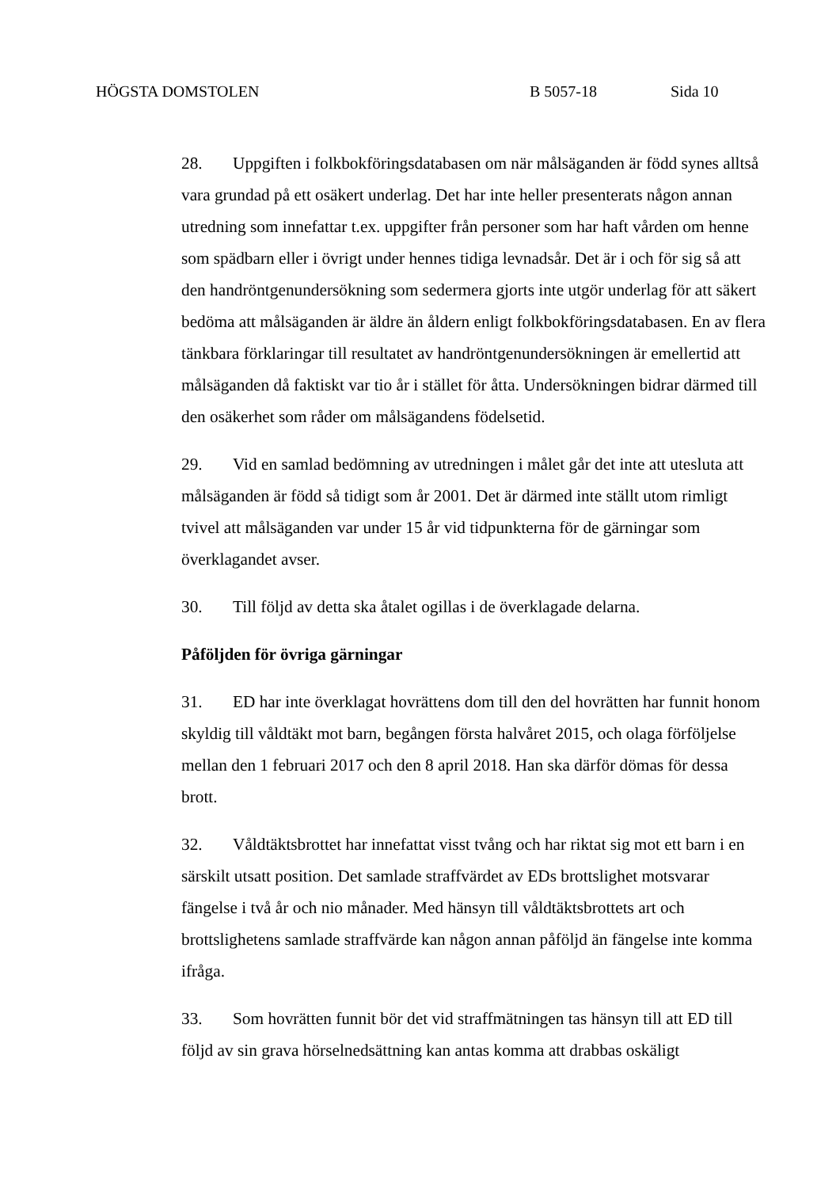HÖGSTA DOMSTOLEN B 5057-18 Sida 10
28. Uppgiften i folkbokföringsdatabasen om när målsäganden är född synes alltså vara grundad på ett osäkert underlag. Det har inte heller presenterats någon annan utredning som innefattar t.ex. uppgifter från personer som har haft vården om henne som spädbarn eller i övrigt under hennes tidiga levnadsår. Det är i och för sig så att den handröntgenundersökning som sedermera gjorts inte utgör underlag för att säkert bedöma att målsäganden är äldre än åldern enligt folkbokföringsdatabasen. En av flera tänkbara förklaringar till resultatet av handröntgenundersökningen är emellertid att målsäganden då faktiskt var tio år i stället för åtta. Undersökningen bidrar därmed till den osäkerhet som råder om målsägandens födelsetid.
29. Vid en samlad bedömning av utredningen i målet går det inte att utesluta att målsäganden är född så tidigt som år 2001. Det är därmed inte ställt utom rimligt tvivel att målsäganden var under 15 år vid tidpunkterna för de gärningar som överklagandet avser.
30. Till följd av detta ska åtalet ogillas i de överklagade delarna.
Påföljden för övriga gärningar
31. ED har inte överklagat hovrättens dom till den del hovrätten har funnit honom skyldig till våldtäkt mot barn, begången första halvåret 2015, och olaga förföljelse mellan den 1 februari 2017 och den 8 april 2018. Han ska därför dömas för dessa brott.
32. Våldtäktsbrottet har innefattat visst tvång och har riktat sig mot ett barn i en särskilt utsatt position. Det samlade straffvärdet av EDs brottslighet motsvarar fängelse i två år och nio månader. Med hänsyn till våldtäktsbrottets art och brottslighetens samlade straffvärde kan någon annan påföljd än fängelse inte komma ifråga.
33. Som hovrätten funnit bör det vid straffmätningen tas hänsyn till att ED till följd av sin grava hörselnedsättning kan antas komma att drabbas oskäligt